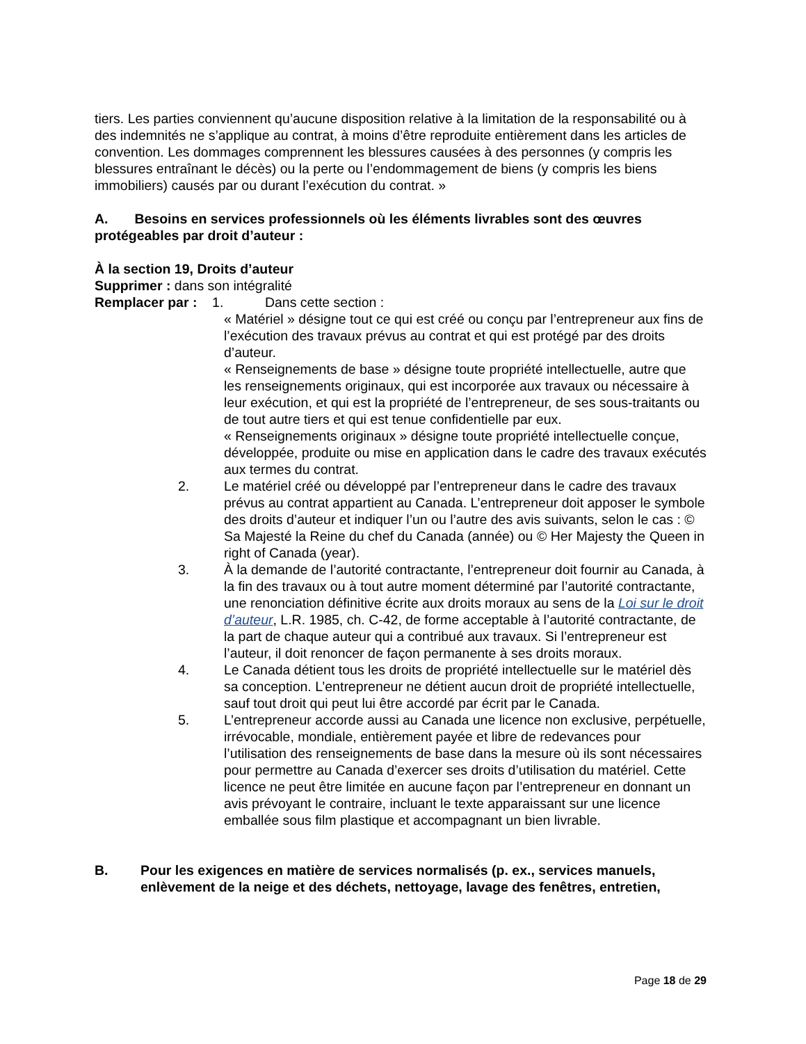tiers. Les parties conviennent qu’aucune disposition relative à la limitation de la responsabilité ou à des indemnités ne s’applique au contrat, à moins d’être reproduite entièrement dans les articles de convention. Les dommages comprennent les blessures causées à des personnes (y compris les blessures entraînant le décès) ou la perte ou l’endommagement de biens (y compris les biens immobiliers) causés par ou durant l’exécution du contrat. »
A. Besoins en services professionnels où les éléments livrables sont des œuvres protégeables par droit d’auteur :
À la section 19, Droits d’auteur
Supprimer : dans son intégralité
Remplacer par : 1. Dans cette section :
« Matériel » désigne tout ce qui est créé ou conçu par l’entrepreneur aux fins de l’exécution des travaux prévus au contrat et qui est protégé par des droits d’auteur.
« Renseignements de base » désigne toute propriété intellectuelle, autre que les renseignements originaux, qui est incorporée aux travaux ou nécessaire à leur exécution, et qui est la propriété de l’entrepreneur, de ses sous-traitants ou de tout autre tiers et qui est tenue confidentielle par eux.
« Renseignements originaux » désigne toute propriété intellectuelle conçue, développée, produite ou mise en application dans le cadre des travaux exécutés aux termes du contrat.
2. Le matériel créé ou développé par l’entrepreneur dans le cadre des travaux prévus au contrat appartient au Canada. L’entrepreneur doit apposer le symbole des droits d’auteur et indiquer l’un ou l’autre des avis suivants, selon le cas : © Sa Majesté la Reine du chef du Canada (année) ou © Her Majesty the Queen in right of Canada (year).
3. À la demande de l’autorité contractante, l’entrepreneur doit fournir au Canada, à la fin des travaux ou à tout autre moment déterminé par l’autorité contractante, une renonciation définitive écrite aux droits moraux au sens de la Loi sur le droit d’auteur, L.R. 1985, ch. C-42, de forme acceptable à l’autorité contractante, de la part de chaque auteur qui a contribué aux travaux. Si l’entrepreneur est l’auteur, il doit renoncer de façon permanente à ses droits moraux.
4. Le Canada détient tous les droits de propriété intellectuelle sur le matériel dès sa conception. L’entrepreneur ne détient aucun droit de propriété intellectuelle, sauf tout droit qui peut lui être accordé par écrit par le Canada.
5. L’entrepreneur accorde aussi au Canada une licence non exclusive, perpétuelle, irrévocable, mondiale, entièrement payée et libre de redevances pour l’utilisation des renseignements de base dans la mesure où ils sont nécessaires pour permettre au Canada d’exercer ses droits d’utilisation du matériel. Cette licence ne peut être limitée en aucune façon par l’entrepreneur en donnant un avis prévoyant le contraire, incluant le texte apparaissant sur une licence emballée sous film plastique et accompagnant un bien livrable.
B. Pour les exigences en matière de services normalisés (p. ex., services manuels, enlèvement de la neige et des déchets, nettoyage, lavage des fenêtres, entretien,
Page 18 de 29